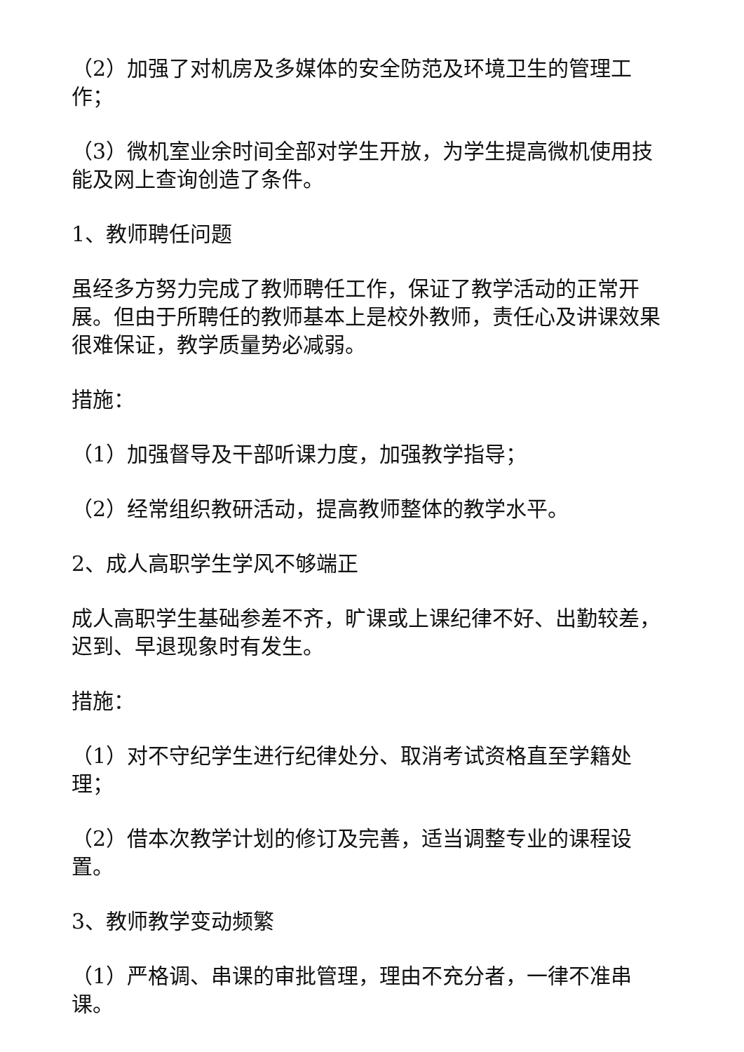（2）加强了对机房及多媒体的安全防范及环境卫生的管理工作；
（3）微机室业余时间全部对学生开放，为学生提高微机使用技能及网上查询创造了条件。
1、教师聘任问题
虽经多方努力完成了教师聘任工作，保证了教学活动的正常开展。但由于所聘任的教师基本上是校外教师，责任心及讲课效果很难保证，教学质量势必减弱。
措施：
（1）加强督导及干部听课力度，加强教学指导；
（2）经常组织教研活动，提高教师整体的教学水平。
2、成人高职学生学风不够端正
成人高职学生基础参差不齐，旷课或上课纪律不好、出勤较差，迟到、早退现象时有发生。
措施：
（1）对不守纪学生进行纪律处分、取消考试资格直至学籍处理；
（2）借本次教学计划的修订及完善，适当调整专业的课程设置。
3、教师教学变动频繁
（1）严格调、串课的审批管理，理由不充分者，一律不准串课。